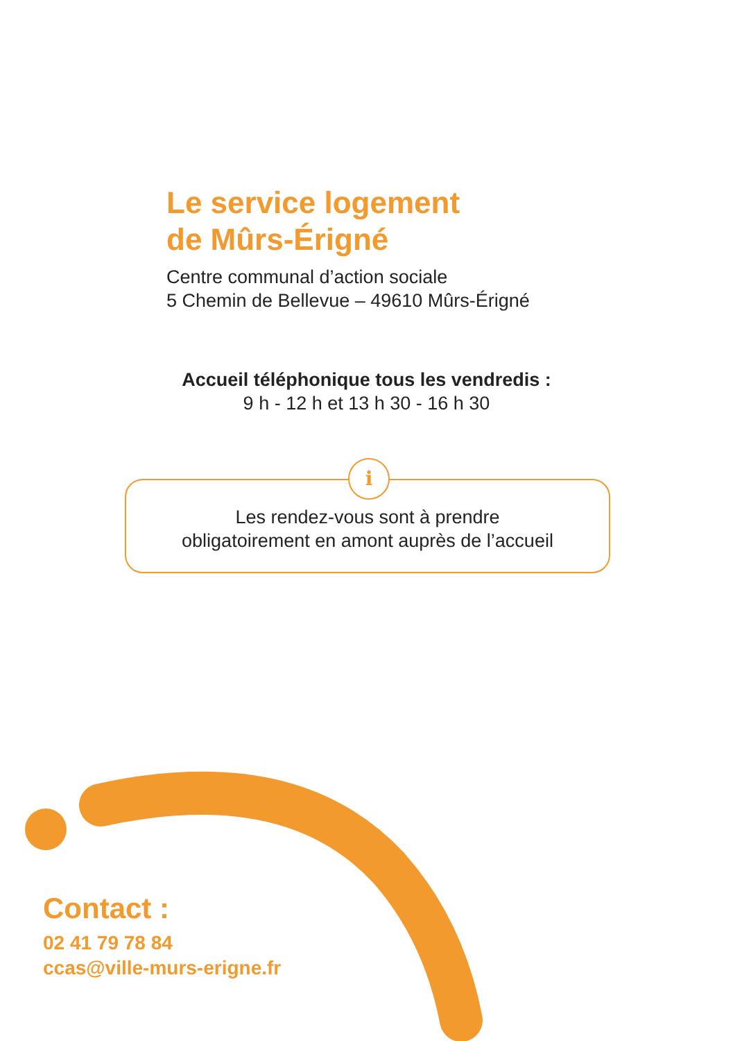Le service logement
de Mûrs-Érigné
Centre communal d’action sociale
5 Chemin de Bellevue – 49610 Mûrs-Érigné
Accueil téléphonique tous les vendredis :
9 h - 12 h et 13 h 30 - 16 h 30
Les rendez-vous sont à prendre
obligatoirement en amont auprès de l’accueil
i
Contact :
02 41 79 78 84
ccas@ville-murs-erigne.fr